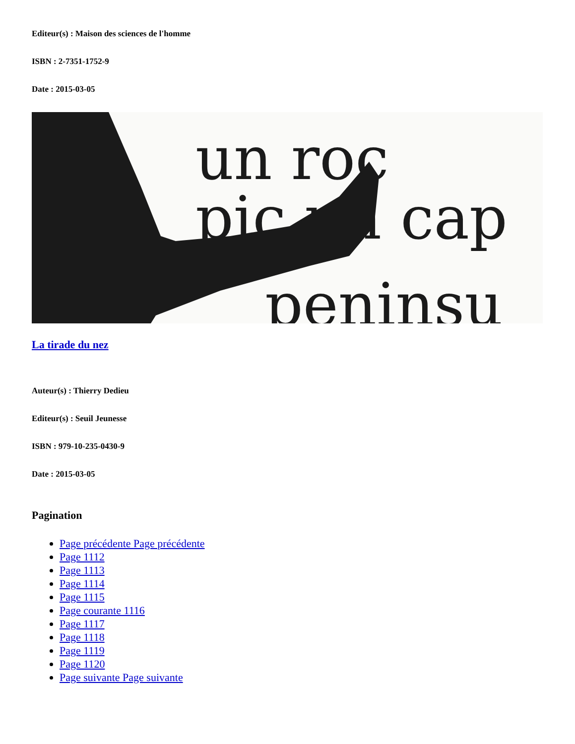Editeur(s) : Maison des sciences de l'homme
ISBN : 2-7351-1752-9
Date : 2015-03-05
un roc
pic un cap
peninsu
La tirade du nez
Auteur(s) : Thierry Dedieu
Editeur(s) : Seuil Jeunesse
ISBN : 979-10-235-0430-9
Date : 2015-03-05
Pagination
Page précédente Page précédente
Page 1112
Page 1113
Page 1114
Page 1115
Page courante 1116
Page 1117
Page 1118
Page 1119
Page 1120
Page suivante Page suivante